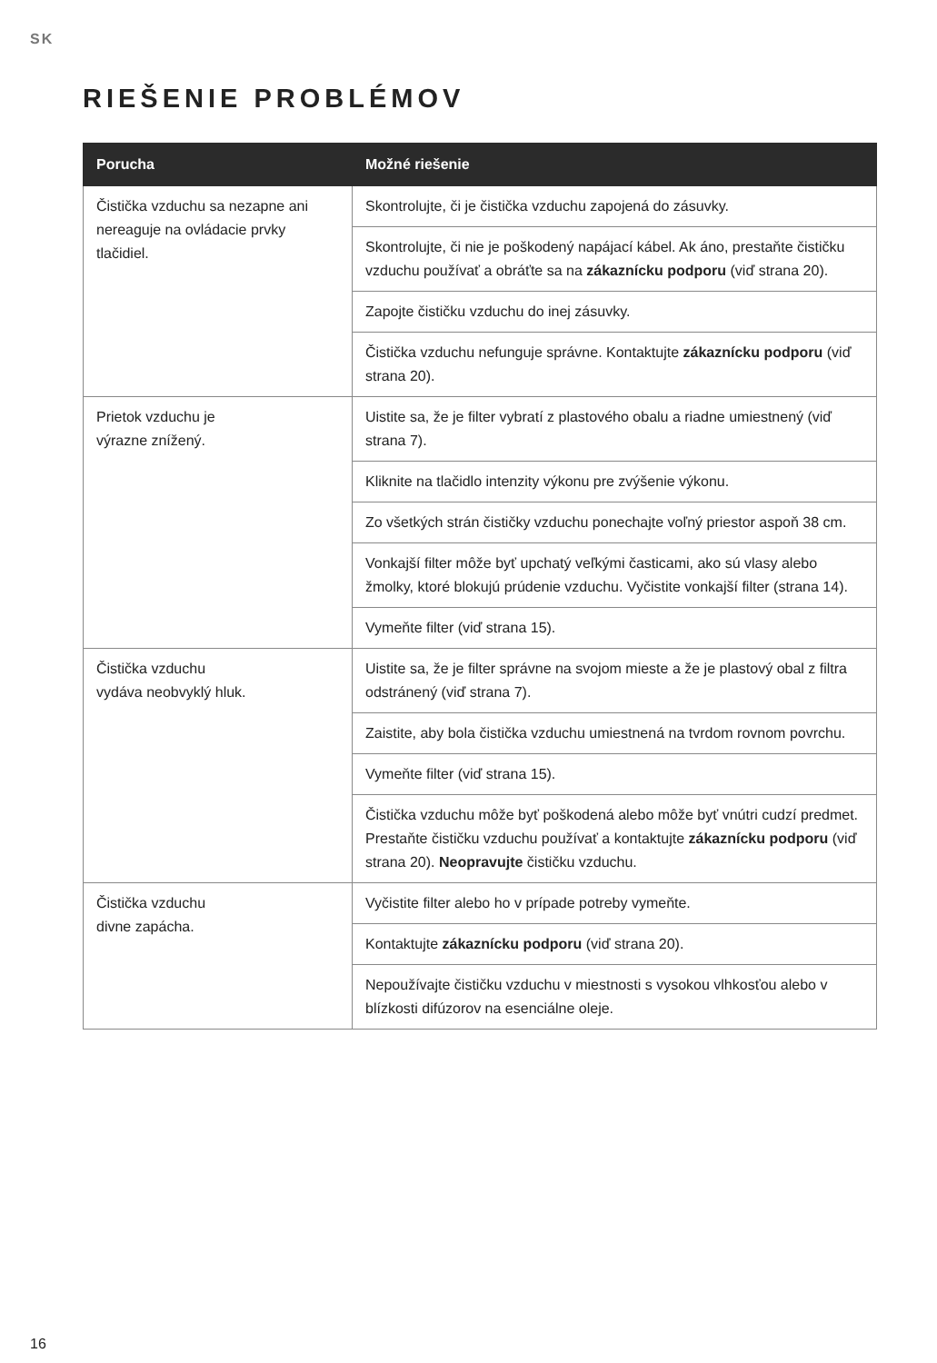SK
RIEŠENIE PROBLÉMOV
| Porucha | Možné riešenie |
| --- | --- |
| Čistička vzduchu sa nezapne ani nereaguje na ovládacie prvky tlačidiel. | Skontrolujte, či je čistička vzduchu zapojená do zásuvky. |
| | Skontrolujte, či nie je poškodený napájací kábel. Ak áno, prestaňte čističku vzduchu používať a obráťte sa na zákaznícku podporu (viď strana 20). |
| | Zapojte čističku vzduchu do inej zásuvky. |
| | Čistička vzduchu nefunguje správne. Kontaktujte zákaznícku podporu (viď strana 20). |
| Prietok vzduchu je výrazne znížený. | Uistite sa, že je filter vybratí z plastového obalu a riadne umiestnený (viď strana 7). |
| | Kliknite na tlačidlo intenzity výkonu pre zvýšenie výkonu. |
| | Zo všetkých strán čističky vzduchu ponechajte voľný priestor aspoň 38 cm. |
| | Vonkajší filter môže byť upchatý veľkými časticami, ako sú vlasy alebo žmolky, ktoré blokujú prúdenie vzduchu. Vyčistite vonkajší filter (strana 14). |
| | Vymeňte filter (viď strana 15). |
| Čistička vzduchu vydáva neobvyklý hluk. | Uistite sa, že je filter správne na svojom mieste a že je plastový obal z filtra odstránený (viď strana 7). |
| | Zaistite, aby bola čistička vzduchu umiestnená na tvrdom rovnom povrchu. |
| | Vymeňte filter (viď strana 15). |
| | Čistička vzduchu môže byť poškodená alebo môže byť vnútri cudzí predmet. Prestaňte čističku vzduchu používať a kontaktujte zákaznícku podporu (viď strana 20). Neopravujte čističku vzduchu. |
| Čistička vzduchu divne zapácha. | Vyčistite filter alebo ho v prípade potreby vymeňte. |
| | Kontaktujte zákaznícku podporu (viď strana 20). |
| | Nepoužívajte čističku vzduchu v miestnosti s vysokou vlhkosťou alebo v blízkosti difúzorov na esenciálne oleje. |
16